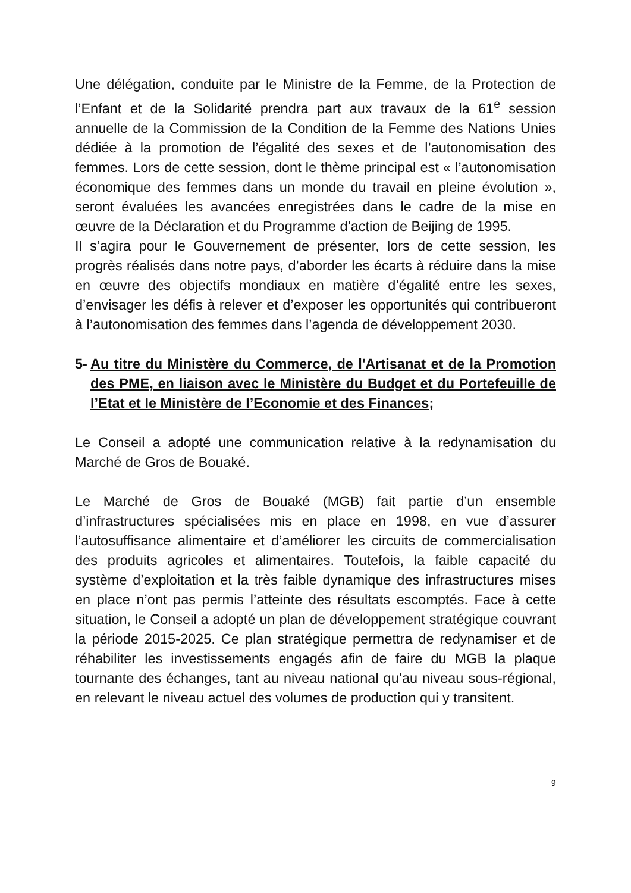Une délégation, conduite par le Ministre de la Femme, de la Protection de l’Enfant et de la Solidarité prendra part aux travaux de la 61<sup>e</sup> session annuelle de la Commission de la Condition de la Femme des Nations Unies dédiée à la promotion de l’égalité des sexes et de l’autonomisation des femmes. Lors de cette session, dont le thème principal est « l’autonomisation économique des femmes dans un monde du travail en pleine évolution », seront évaluées les avancées enregistrées dans le cadre de la mise en œuvre de la Déclaration et du Programme d’action de Beijing de 1995.
Il s’agira pour le Gouvernement de présenter, lors de cette session, les progrès réalisés dans notre pays, d’aborder les écarts à réduire dans la mise en œuvre des objectifs mondiaux en matière d’égalité entre les sexes, d’envisager les défis à relever et d’exposer les opportunités qui contribueront à l’autonomisation des femmes dans l’agenda de développement 2030.
5- Au titre du Ministère du Commerce, de l'Artisanat et de la Promotion des PME, en liaison avec le Ministère du Budget et du Portefeuille de l’Etat et le Ministère de l’Economie et des Finances;
Le Conseil a adopté une communication relative à la redynamisation du Marché de Gros de Bouaké.
Le Marché de Gros de Bouaké (MGB) fait partie d’un ensemble d’infrastructures spécialisées mis en place en 1998, en vue d’assurer l’autosuffisance alimentaire et d’améliorer les circuits de commercialisation des produits agricoles et alimentaires. Toutefois, la faible capacité du système d’exploitation et la très faible dynamique des infrastructures mises en place n’ont pas permis l’atteinte des résultats escomptés. Face à cette situation, le Conseil a adopté un plan de développement stratégique couvrant la période 2015-2025. Ce plan stratégique permettra de redynamiser et de réhabiliter les investissements engagés afin de faire du MGB la plaque tournante des échanges, tant au niveau national qu’au niveau sous-régional, en relevant le niveau actuel des volumes de production qui y transitent.
9